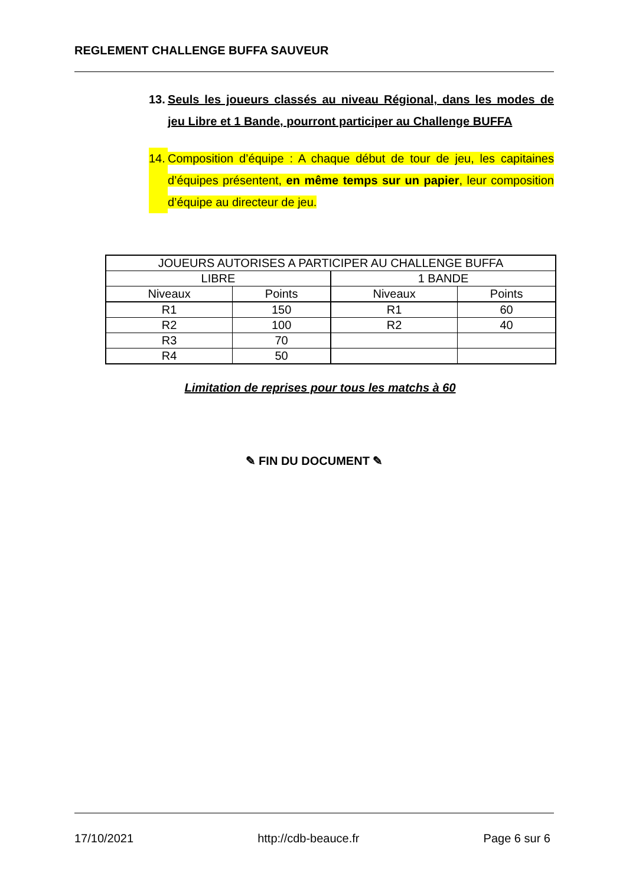REGLEMENT CHALLENGE BUFFA SAUVEUR
13. Seuls les joueurs classés au niveau Régional, dans les modes de jeu Libre et 1 Bande, pourront participer au Challenge BUFFA
14. Composition d’équipe : A chaque début de tour de jeu, les capitaines d’équipes présentent, en même temps sur un papier, leur composition d’équipe au directeur de jeu.
| JOUEURS AUTORISES A PARTICIPER AU CHALLENGE BUFFA | | | |
| LIBRE | | 1 BANDE | |
| Niveaux | Points | Niveaux | Points |
| R1 | 150 | R1 | 60 |
| R2 | 100 | R2 | 40 |
| R3 | 70 | | |
| R4 | 50 | | |
Limitation de reprises pour tous les matchs à 60
✎ FIN DU DOCUMENT ✎
17/10/2021 http://cdb-beauce.fr Page 6 sur 6